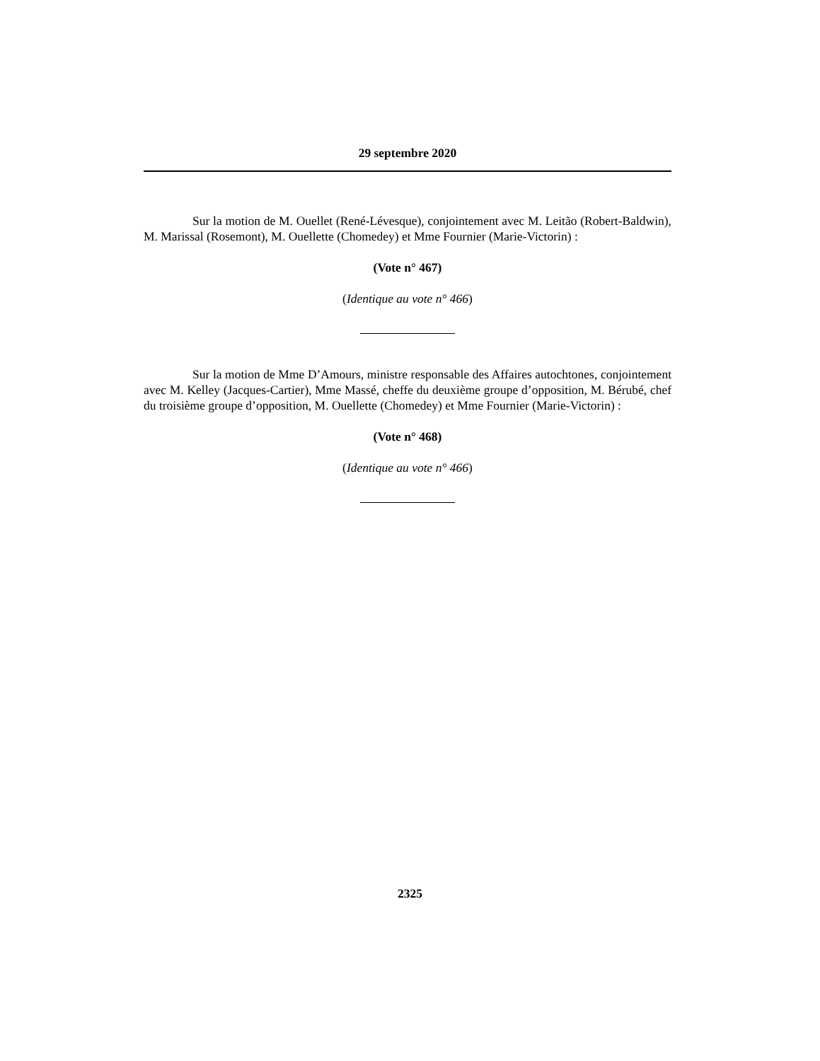29 septembre 2020
Sur la motion de M. Ouellet (René-Lévesque), conjointement avec M. Leitão (Robert-Baldwin), M. Marissal (Rosemont), M. Ouellette (Chomedey) et Mme Fournier (Marie-Victorin) :
(Vote n° 467)
(Identique au vote n° 466)
Sur la motion de Mme D’Amours, ministre responsable des Affaires autochtones, conjointement avec M. Kelley (Jacques-Cartier), Mme Massé, cheffe du deuxième groupe d’opposition, M. Bérubé, chef du troisième groupe d’opposition, M. Ouellette (Chomedey) et Mme Fournier (Marie-Victorin) :
(Vote n° 468)
(Identique au vote n° 466)
2325